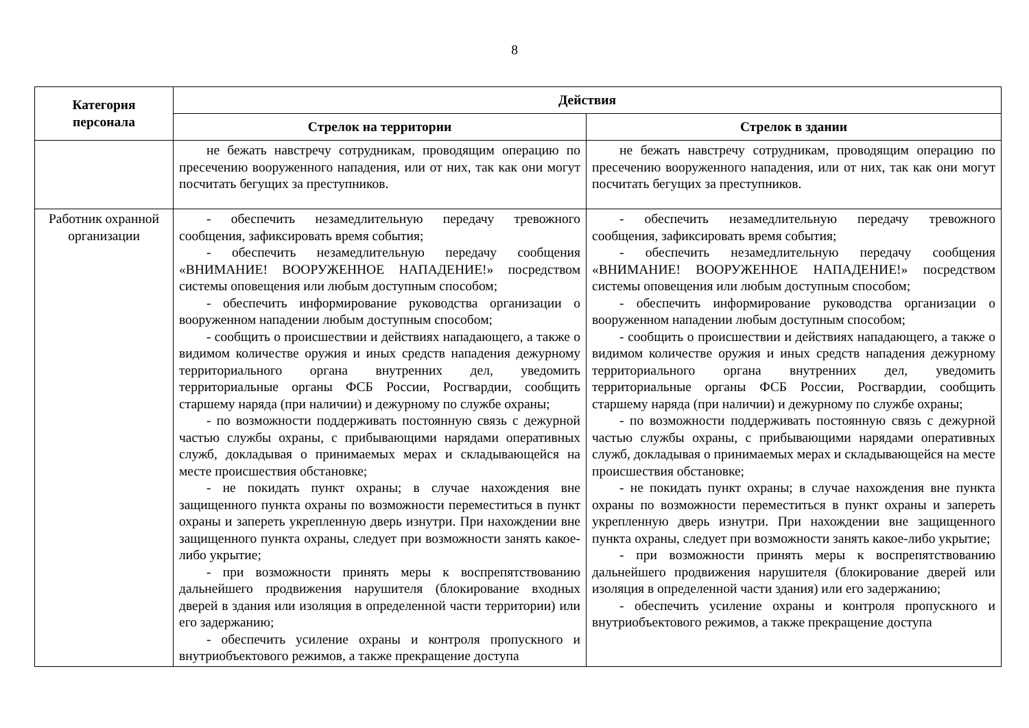8
| Категория персонала | Действия | |
| --- | --- | --- |
| | Стрелок на территории | Стрелок в здании |
| | не бежать навстречу сотрудникам, проводящим операцию по пресечению вооруженного нападения, или от них, так как они могут посчитать бегущих за преступников. | не бежать навстречу сотрудникам, проводящим операцию по пресечению вооруженного нападения, или от них, так как они могут посчитать бегущих за преступников. |
| Работник охранной организации | - обеспечить незамедлительную передачу тревожного сообщения, зафиксировать время события; - обеспечить незамедлительную передачу сообщения «ВНИМАНИЕ! ВООРУЖЕННОЕ НАПАДЕНИЕ!» посредством системы оповещения или любым доступным способом; - обеспечить информирование руководства организации о вооруженном нападении любым доступным способом; - сообщить о происшествии и действиях нападающего, а также о видимом количестве оружия и иных средств нападения дежурному территориального органа внутренних дел, уведомить территориальные органы ФСБ России, Росгвардии, сообщить старшему наряда (при наличии) и дежурному по службе охраны; - по возможности поддерживать постоянную связь с дежурной частью службы охраны, с прибывающими нарядами оперативных служб, докладывая о принимаемых мерах и складывающейся на месте происшествия обстановке; - не покидать пункт охраны; в случае нахождения вне защищенного пункта охраны по возможности переместиться в пункт охраны и запереть укрепленную дверь изнутри. При нахождении вне защищенного пункта охраны, следует при возможности занять какое-либо укрытие; - при возможности принять меры к воспрепятствованию дальнейшего продвижения нарушителя (блокирование входных дверей в здания или изоляция в определенной части территории) или его задержанию; - обеспечить усиление охраны и контроля пропускного и внутриобъектового режимов, а также прекращение доступа | - обеспечить незамедлительную передачу тревожного сообщения, зафиксировать время события; - обеспечить незамедлительную передачу сообщения «ВНИМАНИЕ! ВООРУЖЕННОЕ НАПАДЕНИЕ!» посредством системы оповещения или любым доступным способом; - обеспечить информирование руководства организации о вооруженном нападении любым доступным способом; - сообщить о происшествии и действиях нападающего, а также о видимом количестве оружия и иных средств нападения дежурному территориального органа внутренних дел, уведомить территориальные органы ФСБ России, Росгвардии, сообщить старшему наряда (при наличии) и дежурному по службе охраны; - по возможности поддерживать постоянную связь с дежурной частью службы охраны, с прибывающими нарядами оперативных служб, докладывая о принимаемых мерах и складывающейся на месте происшествия обстановке; - не покидать пункт охраны; в случае нахождения вне пункта охраны по возможности переместиться в пункт охраны и запереть укрепленную дверь изнутри. При нахождении вне защищенного пункта охраны, следует при возможности занять какое-либо укрытие; - при возможности принять меры к воспрепятствованию дальнейшего продвижения нарушителя (блокирование дверей или изоляция в определенной части здания) или его задержанию; - обеспечить усиление охраны и контроля пропускного и внутриобъектового режимов, а также прекращение доступа |